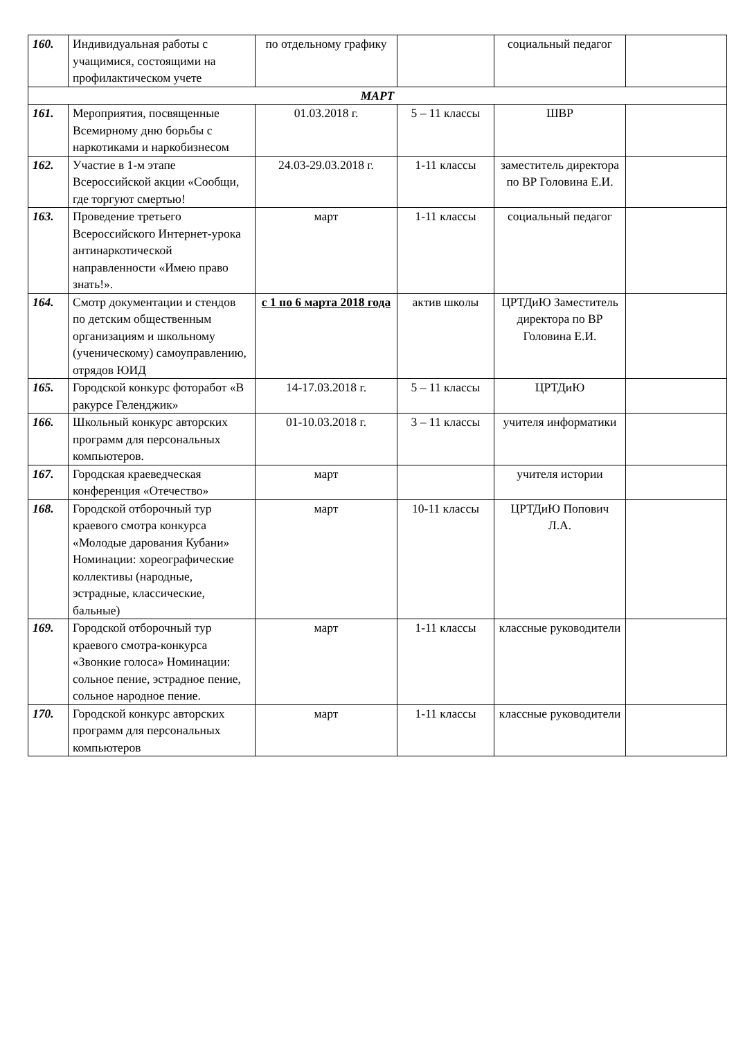| 160. | Индивидуальная работы с учащимися, состоящими на профилактическом учете | по отдельному графику | | социальный педагог | |
| МАРТ | | | | | |
| 161. | Мероприятия, посвященные Всемирному дню борьбы с наркотиками и наркобизнесом | 01.03.2018 г. | 5 – 11 классы | ШВР | |
| 162. | Участие в 1-м этапе Всероссийской акции «Сообщи, где торгуют смертью! | 24.03-29.03.2018 г. | 1-11 классы | заместитель директора по ВР Головина Е.И. | |
| 163. | Проведение третьего Всероссийского Интернет-урока антинаркотической направленности «Имею право знать!». | март | 1-11 классы | социальный педагог | |
| 164. | Смотр документации и стендов по детским общественным организациям и школьному (ученическому) самоуправлению, отрядов ЮИД | с 1 по 6 марта 2018 года | актив школы | ЦРТДиЮ Заместитель директора по ВР Головина Е.И. | |
| 165. | Городской конкурс фоторабот «В ракурсе Геленджик» | 14-17.03.2018 г. | 5 – 11 классы | ЦРТДиЮ | |
| 166. | Школьный конкурс авторских программ для персональных компьютеров. | 01-10.03.2018 г. | 3 – 11 классы | учителя информатики | |
| 167. | Городская краеведческая конференция «Отечество» | март | | учителя истории | |
| 168. | Городской отборочный тур краевого смотра конкурса «Молодые дарования Кубани» Номинации: хореографические коллективы (народные, эстрадные, классические, бальные) | март | 10-11 классы | ЦРТДиЮ Попович Л.А. | |
| 169. | Городской отборочный тур краевого смотра-конкурса «Звонкие голоса» Номинации: сольное пение, эстрадное пение, сольное народное пение. | март | 1-11 классы | классные руководители | |
| 170. | Городской конкурс авторских программ для персональных компьютеров | март | 1-11 классы | классные руководители | |